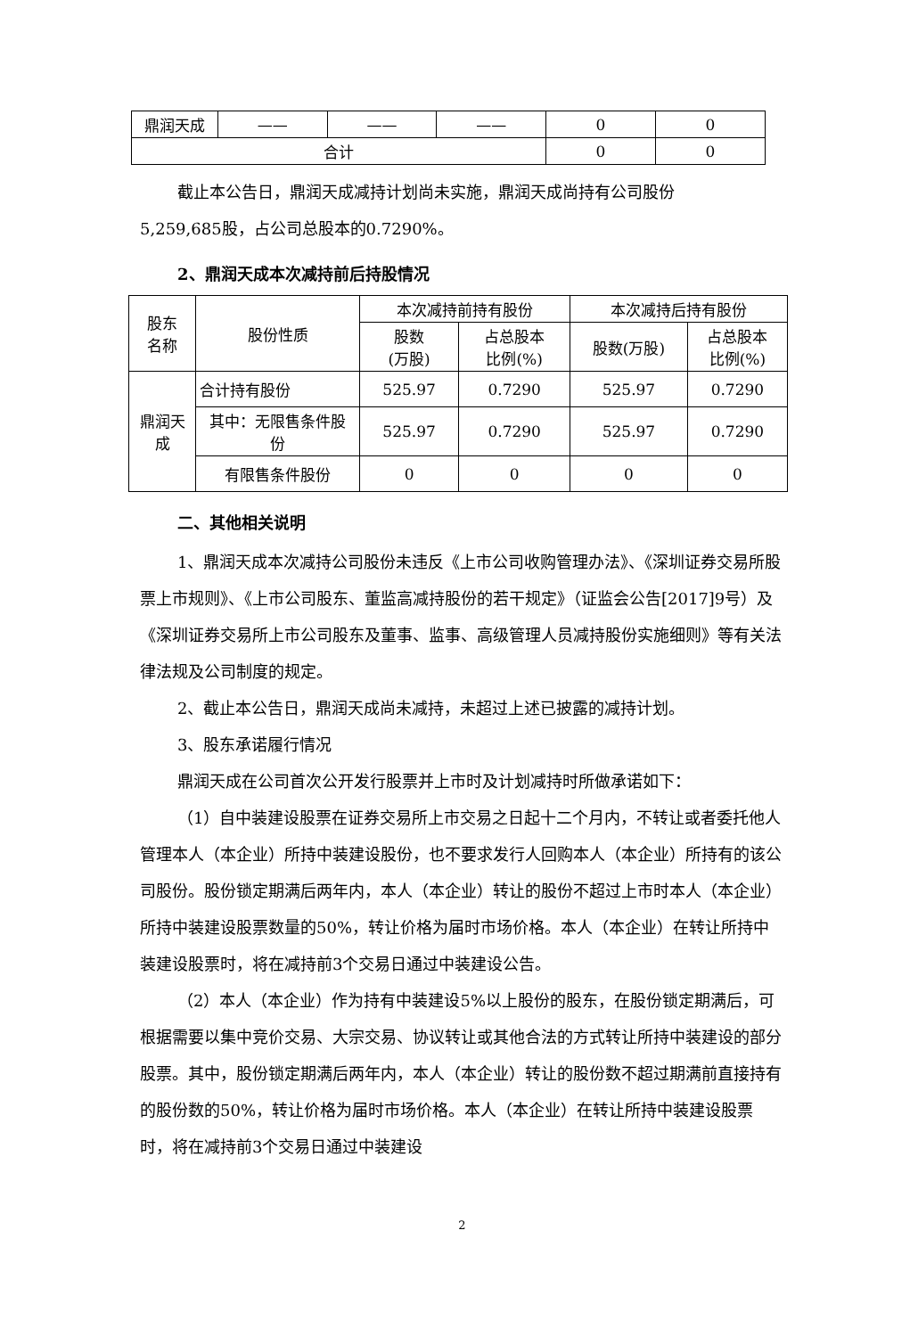| 鼎润天成 | —— | —— | —— | 0 | 0 |
| 合计 | | | | 0 | 0 |
截止本公告日，鼎润天成减持计划尚未实施，鼎润天成尚持有公司股份
5,259,685股，占公司总股本的0.7290%。
2、鼎润天成本次减持前后持股情况
| 股东 名称 | 股份性质 | 本次减持前持有股份 | | 本次减持后持有股份 | |
| --- | --- | --- | --- | --- | --- |
| | | 股数 (万股) | 占总股本 比例(%) | 股数(万股) | 占总股本 比例(%) |
| 鼎润天 成 | 合计持有股份 | 525.97 | 0.7290 | 525.97 | 0.7290 |
| | 其中：无限售条件股 份 | 525.97 | 0.7290 | 525.97 | 0.7290 |
| | 有限售条件股份 | 0 | 0 | 0 | 0 |
二、其他相关说明
1、鼎润天成本次减持公司股份未违反《上市公司收购管理办法》、《深圳证券交易所股票上市规则》、《上市公司股东、董监高减持股份的若干规定》（证监会公告[2017]9号）及《深圳证券交易所上市公司股东及董事、监事、高级管理人员减持股份实施细则》等有关法律法规及公司制度的规定。
2、截止本公告日，鼎润天成尚未减持，未超过上述已披露的减持计划。
3、股东承诺履行情况
鼎润天成在公司首次公开发行股票并上市时及计划减持时所做承诺如下：
（1）自中装建设股票在证券交易所上市交易之日起十二个月内，不转让或者委托他人管理本人（本企业）所持中装建设股份，也不要求发行人回购本人（本企业）所持有的该公司股份。股份锁定期满后两年内，本人（本企业）转让的股份不超过上市时本人（本企业）所持中装建设股票数量的50%，转让价格为届时市场价格。本人（本企业）在转让所持中装建设股票时，将在减持前3个交易日通过中装建设公告。
（2）本人（本企业）作为持有中装建设5%以上股份的股东，在股份锁定期满后，可根据需要以集中竞价交易、大宗交易、协议转让或其他合法的方式转让所持中装建设的部分股票。其中，股份锁定期满后两年内，本人（本企业）转让的股份数不超过期满前直接持有的股份数的50%，转让价格为届时市场价格。本人（本企业）在转让所持中装建设股票时，将在减持前3个交易日通过中装建设
2